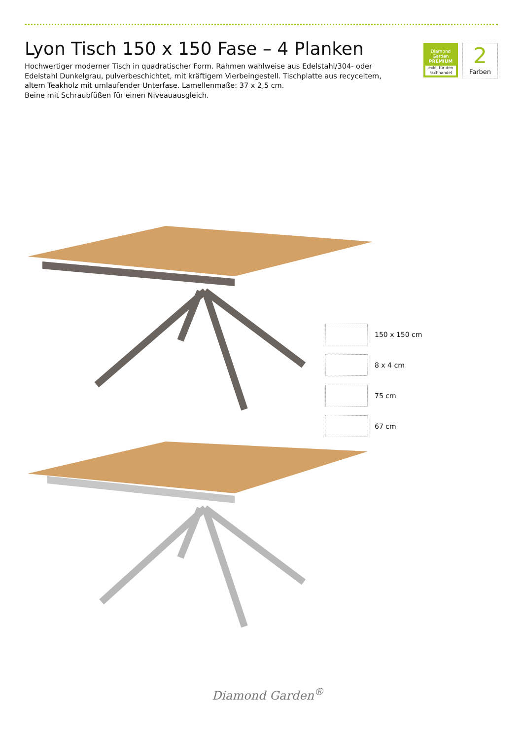Lyon Tisch 150 x 150 Fase – 4 Planken
Hochwertiger moderner Tisch in quadratischer Form. Rahmen wahlweise aus Edelstahl/304- oder Edelstahl Dunkelgrau, pulverbeschichtet, mit kräftigem Vierbeingestell. Tischplatte aus recyceltem, altem Teakholz mit umlaufender Unterfase. Lamellenmaße: 37 x 2,5 cm.
Beine mit Schraubfüßen für einen Niveauausgleich.
Diamond Garden
PREMIUM
exkl. für den Fachhandel
2
Farben
150 x 150 cm
8 x 4 cm
75 cm
67 cm
Diamond Garden<sup>®</sup>